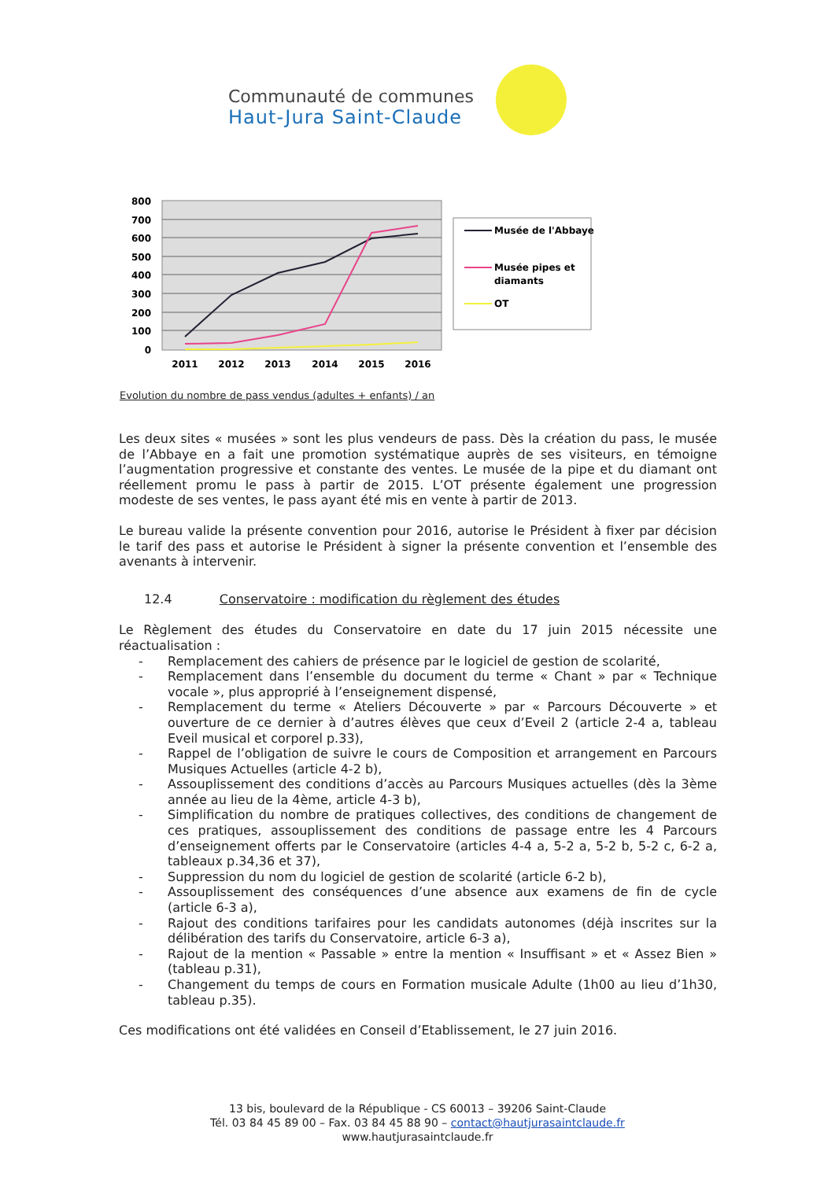Communauté de communes
Haut-Jura Saint-Claude
800
700
600
500
400
300
200
100
0
2011
2012
2013
2014
2015
2016
Musée de l'Abbaye
Musée pipes et
diamants
OT
Evolution du nombre de pass vendus (adultes + enfants) / an
Les deux sites « musées » sont les plus vendeurs de pass. Dès la création du pass, le musée de l’Abbaye en a fait une promotion systématique auprès de ses visiteurs, en témoigne l’augmentation progressive et constante des ventes. Le musée de la pipe et du diamant ont réellement promu le pass à partir de 2015. L’OT présente également une progression modeste de ses ventes, le pass ayant été mis en vente à partir de 2013.
Le bureau valide la présente convention pour 2016, autorise le Président à fixer par décision le tarif des pass et autorise le Président à signer la présente convention et l’ensemble des avenants à intervenir.
12.4 Conservatoire : modification du règlement des études
Le Règlement des études du Conservatoire en date du 17 juin 2015 nécessite une réactualisation :
- Remplacement des cahiers de présence par le logiciel de gestion de scolarité,
- Remplacement dans l’ensemble du document du terme « Chant » par « Technique vocale », plus approprié à l’enseignement dispensé,
- Remplacement du terme « Ateliers Découverte » par « Parcours Découverte » et ouverture de ce dernier à d’autres élèves que ceux d’Eveil 2 (article 2-4 a, tableau Eveil musical et corporel p.33),
- Rappel de l’obligation de suivre le cours de Composition et arrangement en Parcours Musiques Actuelles (article 4-2 b),
- Assouplissement des conditions d’accès au Parcours Musiques actuelles (dès la 3ème année au lieu de la 4ème, article 4-3 b),
- Simplification du nombre de pratiques collectives, des conditions de changement de ces pratiques, assouplissement des conditions de passage entre les 4 Parcours d’enseignement offerts par le Conservatoire (articles 4-4 a, 5-2 a, 5-2 b, 5-2 c, 6-2 a, tableaux p.34,36 et 37),
- Suppression du nom du logiciel de gestion de scolarité (article 6-2 b),
- Assouplissement des conséquences d’une absence aux examens de fin de cycle (article 6-3 a),
- Rajout des conditions tarifaires pour les candidats autonomes (déjà inscrites sur la délibération des tarifs du Conservatoire, article 6-3 a),
- Rajout de la mention « Passable » entre la mention « Insuffisant » et « Assez Bien » (tableau p.31),
- Changement du temps de cours en Formation musicale Adulte (1h00 au lieu d’1h30, tableau p.35).
Ces modifications ont été validées en Conseil d’Etablissement, le 27 juin 2016.
13 bis, boulevard de la République - CS 60013 – 39206 Saint-Claude
Tél. 03 84 45 89 00 – Fax. 03 84 45 88 90 – contact@hautjurasaintclaude.fr
www.hautjurasaintclaude.fr